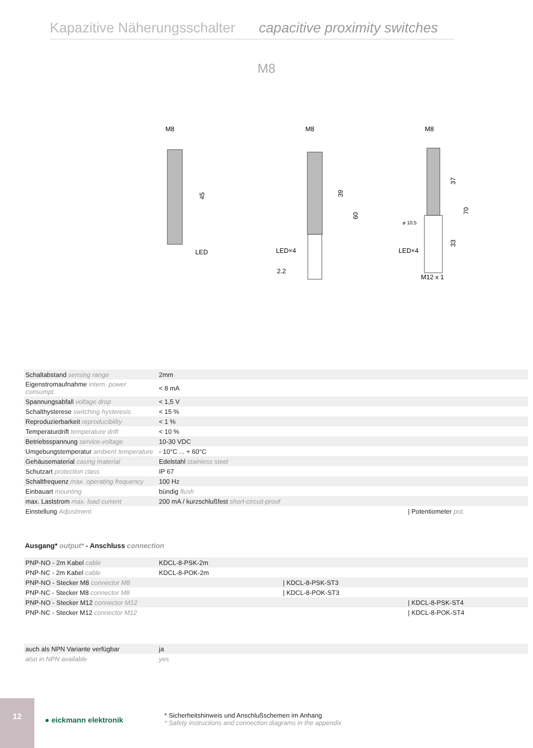Kapazitive Näherungsschalter capacitive proximity switches
M8
M8
LED
45
M8
LED×4
2.2
39
60
M8
ø 10.5
LED×4
M12 x 1
37
33
70
| Schaltabstand sensing range | 2mm |
| Eigenstromaufnahme intern. power consumpt. | < 8 mA |
| Spannungsabfall voltage drop | < 1,5 V |
| Schalthysterese switching hysteresis | < 15 % |
| Reproduzierbarkeit reproducibility | < 1 % |
| Temperaturdrift temperature drift | < 10 % |
| Betriebsspannung service-voltage | 10-30 VDC |
| Umgebungstemperatur ambient temperature | - 10°C ... + 60°C |
| Gehäusematerial casing material | Edelstahl stainless steel |
| Schutzart protection class | IP 67 |
| Schaltfrequenz max. operating frequency | 100 Hz |
| Einbauart mounting | bündig flush |
| max. Laststrom max. load current | 200 mA / kurzschlußfest short-circuit-proof |
| Einstellung Adjustment | / Potentiometer pot. |
Ausgang* output* - Anschluss connection
| PNP-NO - 2m Kabel cable | KDCL-8-PSK-2m |
| PNP-NC - 2m Kabel cable | KDCL-8-POK-2m |
| PNP-NO - Stecker M8 connector M8 | / KDCL-8-PSK-ST3 |
| PNP-NC - Stecker M8 connector M8 | / KDCL-8-POK-ST3 |
| PNP-NO - Stecker M12 connector M12 | / KDCL-8-PSK-ST4 |
| PNP-NC - Stecker M12 connector M12 | / KDCL-8-POK-ST4 |
| auch als NPN Variante verfügbar | ja |
| also in NPN available | yes |
12
● eickmann elektronik
* Sicherheitshinweis und Anschlußschemen im Anhang
* Safety instructions and connection diagrams in the appendix